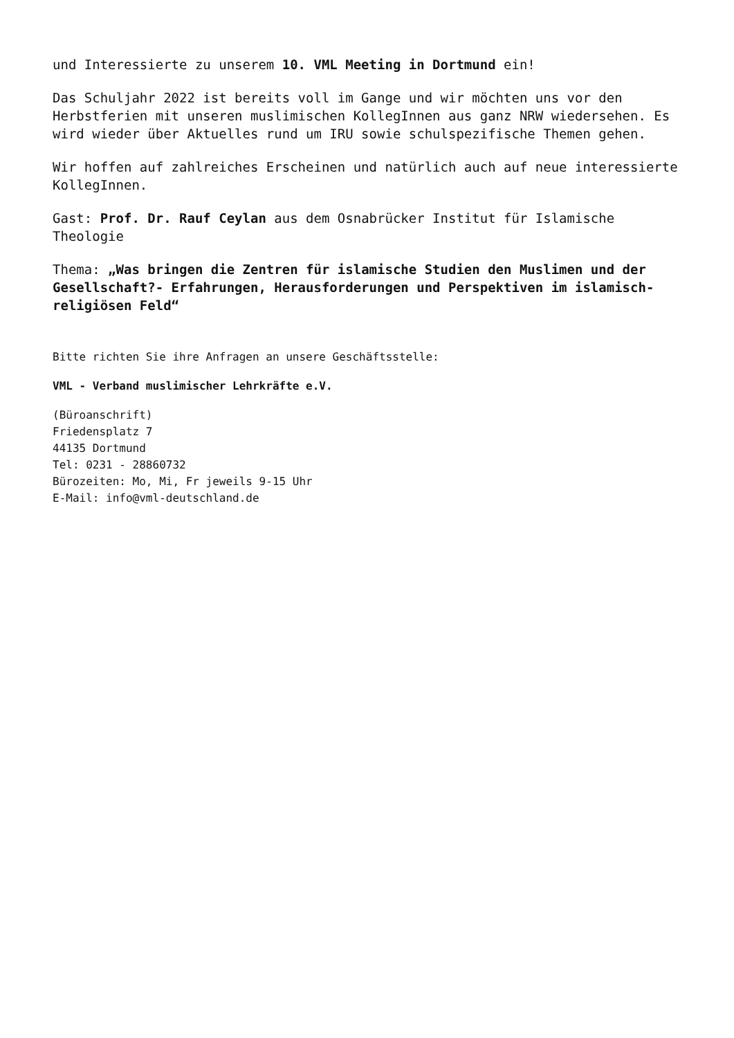und Interessierte zu unserem 10. VML Meeting in Dortmund ein!
Das Schuljahr 2022 ist bereits voll im Gange und wir möchten uns vor den Herbstferien mit unseren muslimischen KollegInnen aus ganz NRW wiedersehen. Es wird wieder über Aktuelles rund um IRU sowie schulspezifische Themen gehen.
Wir hoffen auf zahlreiches Erscheinen und natürlich auch auf neue interessierte KollegInnen.
Gast: Prof. Dr. Rauf Ceylan aus dem Osnabrücker Institut für Islamische Theologie
Thema: „Was bringen die Zentren für islamische Studien den Muslimen und der Gesellschaft?- Erfahrungen, Herausforderungen und Perspektiven im islamisch-religiösen Feld“
Bitte richten Sie ihre Anfragen an unsere Geschäftsstelle:
VML - Verband muslimischer Lehrkräfte e.V.
(Büroanschrift)
Friedensplatz 7
44135 Dortmund
Tel: 0231 - 28860732
Bürozeiten: Mo, Mi, Fr jeweils 9-15 Uhr
E-Mail: info@vml-deutschland.de